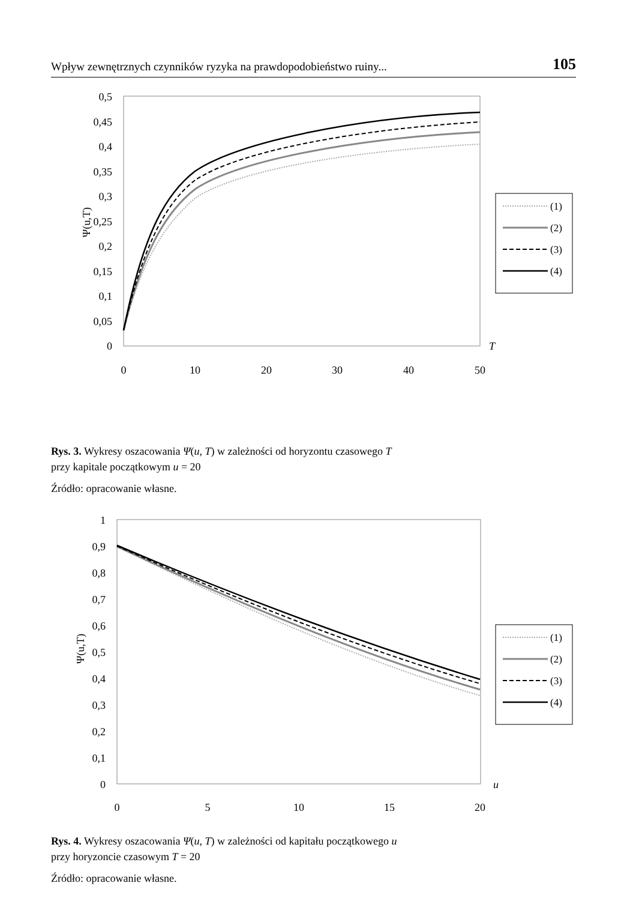Wpływ zewnętrznych czynników ryzyka na prawdopodobieństwo ruiny... 105
0,5
0,45
0,4
0,35
0,3
0,25
0,2
0,15
0,1
0,05
0
0
10
20
30
40
50
T
Ψ(u,T)
(1)
(2)
(3)
(4)
Rys. 3. Wykresy oszacowania Ψ(u, T) w zależności od horyzontu czasowego T
przy kapitale początkowym u = 20
Źródło: opracowanie własne.
1
0,9
0,8
0,7
0,6
0,5
0,4
0,3
0,2
0,1
0
0
5
10
15
20
u
Ψ(u,T)
(1)
(2)
(3)
(4)
Rys. 4. Wykresy oszacowania Ψ(u, T) w zależności od kapitału początkowego u
przy horyzoncie czasowym T = 20
Źródło: opracowanie własne.